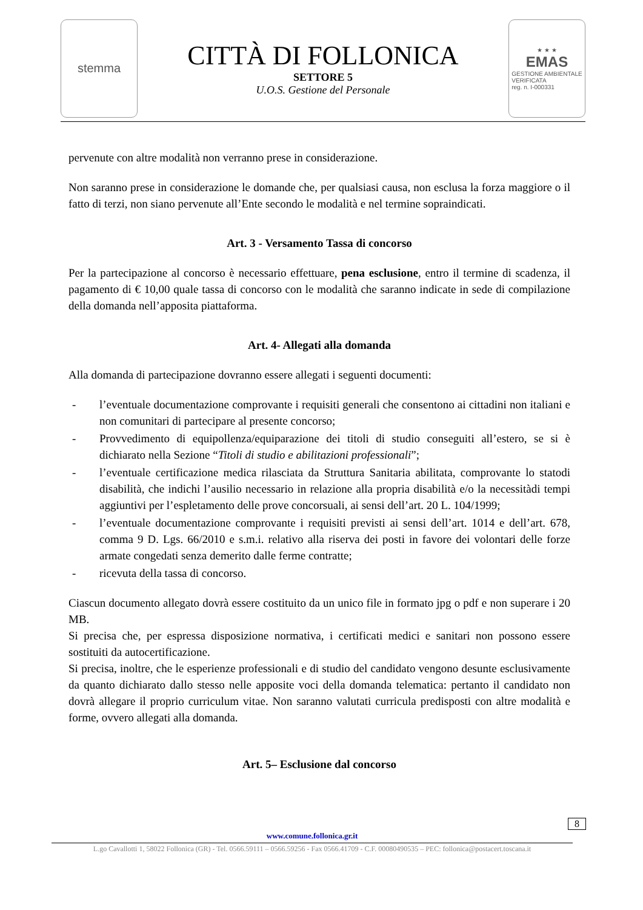stemma
CITTÀ DI FOLLONICA
SETTORE 5
U.O.S. Gestione del Personale
★ ★ ★
EMAS
GESTIONE AMBIENTALE
VERIFICATA
reg. n. I-000331
pervenute con altre modalità non verranno prese in considerazione.
Non saranno prese in considerazione le domande che, per qualsiasi causa, non esclusa la forza maggiore o il fatto di terzi, non siano pervenute all’Ente secondo le modalità e nel termine sopraindicati.
Art. 3 - Versamento Tassa di concorso
Per la partecipazione al concorso è necessario effettuare, pena esclusione, entro il termine di scadenza, il pagamento di € 10,00 quale tassa di concorso con le modalità che saranno indicate in sede di compilazione della domanda nell’apposita piattaforma.
Art. 4- Allegati alla domanda
Alla domanda di partecipazione dovranno essere allegati i seguenti documenti:
- l’eventuale documentazione comprovante i requisiti generali che consentono ai cittadini non italiani e non comunitari di partecipare al presente concorso;
- Provvedimento di equipollenza/equiparazione dei titoli di studio conseguiti all’estero, se si è dichiarato nella Sezione “Titoli di studio e abilitazioni professionali”;
- l’eventuale certificazione medica rilasciata da Struttura Sanitaria abilitata, comprovante lo statodi disabilità, che indichi l’ausilio necessario in relazione alla propria disabilità e/o la necessitàdi tempi aggiuntivi per l’espletamento delle prove concorsuali, ai sensi dell’art. 20 L. 104/1999;
- l’eventuale documentazione comprovante i requisiti previsti ai sensi dell’art. 1014 e dell’art. 678, comma 9 D. Lgs. 66/2010 e s.m.i. relativo alla riserva dei posti in favore dei volontari delle forze armate congedati senza demerito dalle ferme contratte;
- ricevuta della tassa di concorso.
Ciascun documento allegato dovrà essere costituito da un unico file in formato jpg o pdf e non superare i 20 MB.
Si precisa che, per espressa disposizione normativa, i certificati medici e sanitari non possono essere sostituiti da autocertificazione.
Si precisa, inoltre, che le esperienze professionali e di studio del candidato vengono desunte esclusivamente da quanto dichiarato dallo stesso nelle apposite voci della domanda telematica: pertanto il candidato non dovrà allegare il proprio curriculum vitae. Non saranno valutati curricula predisposti con altre modalità e forme, ovvero allegati alla domanda.
Art. 5– Esclusione dal concorso
8
www.comune.follonica.gr.it
L.go Cavallotti 1, 58022 Follonica (GR) - Tel. 0566.59111 – 0566.59256 - Fax 0566.41709 - C.F. 00080490535 – PEC: follonica@postacert.toscana.it